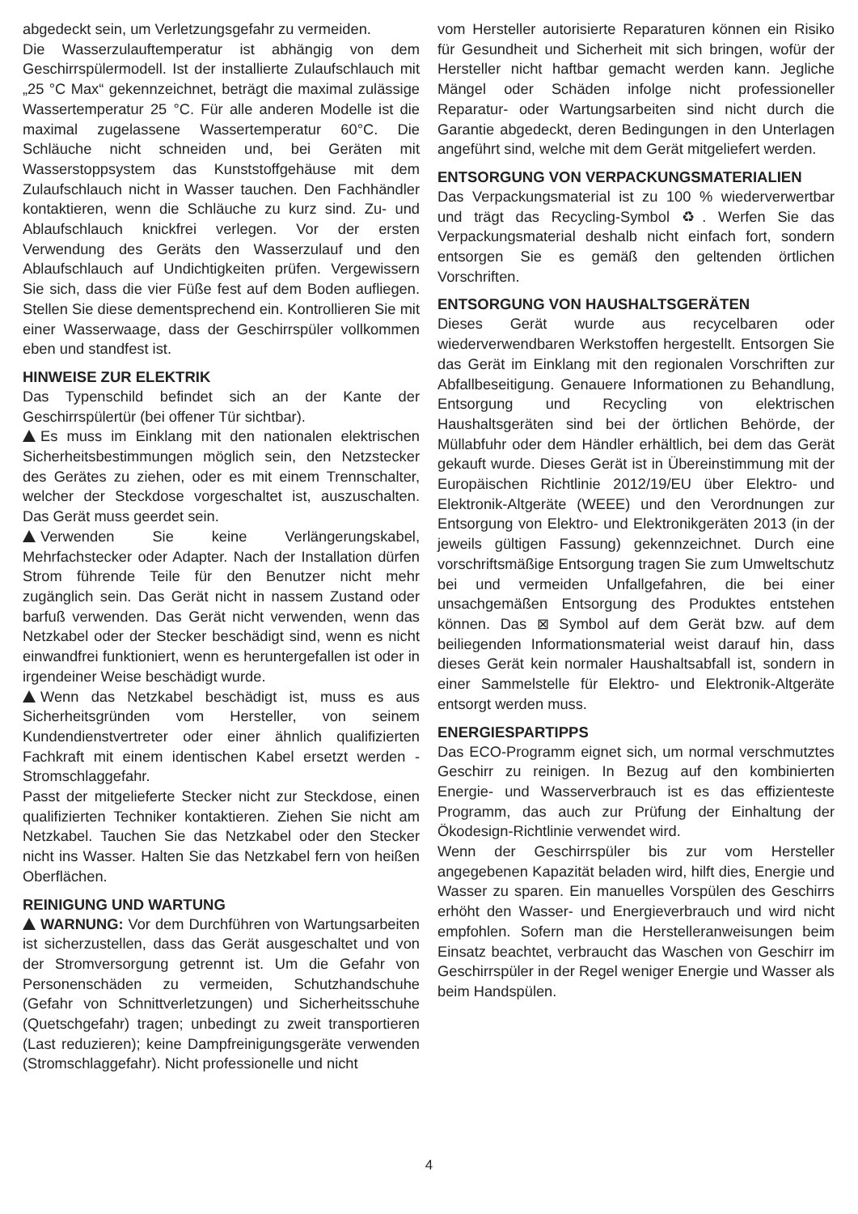abgedeckt sein, um Verletzungsgefahr zu vermeiden.
Die Wasserzulauftemperatur ist abhängig von dem Geschirrspülermodell. Ist der installierte Zulaufschlauch mit „25 °C Max“ gekennzeichnet, beträgt die maximal zulässige Wassertemperatur 25 °C. Für alle anderen Modelle ist die maximal zugelassene Wassertemperatur 60°C. Die Schläuche nicht schneiden und, bei Geräten mit Wasserstoppsystem das Kunststoffgehäuse mit dem Zulaufschlauch nicht in Wasser tauchen. Den Fachhändler kontaktieren, wenn die Schläuche zu kurz sind. Zu- und Ablaufschlauch knickfrei verlegen. Vor der ersten Verwendung des Geräts den Wasserzulauf und den Ablaufschlauch auf Undichtigkeiten prüfen. Vergewissern Sie sich, dass die vier Füße fest auf dem Boden aufliegen. Stellen Sie diese dementsprechend ein. Kontrollieren Sie mit einer Wasserwaage, dass der Geschirrspüler vollkommen eben und standfest ist.
HINWEISE ZUR ELEKTRIK
Das Typenschild befindet sich an der Kante der Geschirrspülertür (bei offener Tür sichtbar).
Es muss im Einklang mit den nationalen elektrischen Sicherheitsbestimmungen möglich sein, den Netzstecker des Gerätes zu ziehen, oder es mit einem Trennschalter, welcher der Steckdose vorgeschaltet ist, auszuschalten. Das Gerät muss geerdet sein.
Verwenden Sie keine Verlängerungskabel, Mehrfachstecker oder Adapter. Nach der Installation dürfen Strom führende Teile für den Benutzer nicht mehr zugänglich sein. Das Gerät nicht in nassem Zustand oder barfuß verwenden. Das Gerät nicht verwenden, wenn das Netzkabel oder der Stecker beschädigt sind, wenn es nicht einwandfrei funktioniert, wenn es heruntergefallen ist oder in irgendeiner Weise beschädigt wurde.
Wenn das Netzkabel beschädigt ist, muss es aus Sicherheitsgründen vom Hersteller, von seinem Kundendienstvertreter oder einer ähnlich qualifizierten Fachkraft mit einem identischen Kabel ersetzt werden - Stromschlaggefahr.
Passt der mitgelieferte Stecker nicht zur Steckdose, einen qualifizierten Techniker kontaktieren. Ziehen Sie nicht am Netzkabel. Tauchen Sie das Netzkabel oder den Stecker nicht ins Wasser. Halten Sie das Netzkabel fern von heißen Oberflächen.
REINIGUNG UND WARTUNG
WARNUNG: Vor dem Durchführen von Wartungsarbeiten ist sicherzustellen, dass das Gerät ausgeschaltet und von der Stromversorgung getrennt ist. Um die Gefahr von Personenschäden zu vermeiden, Schutzhandschuhe (Gefahr von Schnittverletzungen) und Sicherheitsschuhe (Quetschgefahr) tragen; unbedingt zu zweit transportieren (Last reduzieren); keine Dampfreinigungsgeräte verwenden (Stromschlaggefahr). Nicht professionelle und nicht
vom Hersteller autorisierte Reparaturen können ein Risiko für Gesundheit und Sicherheit mit sich bringen, wofür der Hersteller nicht haftbar gemacht werden kann. Jegliche Mängel oder Schäden infolge nicht professioneller Reparatur- oder Wartungsarbeiten sind nicht durch die Garantie abgedeckt, deren Bedingungen in den Unterlagen angeführt sind, welche mit dem Gerät mitgeliefert werden.
ENTSORGUNG VON VERPACKUNGSMATERIALIEN
Das Verpackungsmaterial ist zu 100 % wiederverwertbar und trägt das Recycling-Symbol ♻. Werfen Sie das Verpackungsmaterial deshalb nicht einfach fort, sondern entsorgen Sie es gemäß den geltenden örtlichen Vorschriften.
ENTSORGUNG VON HAUSHALTSGERÄTEN
Dieses Gerät wurde aus recycelbaren oder wiederverwendbaren Werkstoffen hergestellt. Entsorgen Sie das Gerät im Einklang mit den regionalen Vorschriften zur Abfallbeseitigung. Genauere Informationen zu Behandlung, Entsorgung und Recycling von elektrischen Haushaltsgeräten sind bei der örtlichen Behörde, der Müllabfuhr oder dem Händler erhältlich, bei dem das Gerät gekauft wurde. Dieses Gerät ist in Übereinstimmung mit der Europäischen Richtlinie 2012/19/EU über Elektro- und Elektronik-Altgeräte (WEEE) und den Verordnungen zur Entsorgung von Elektro- und Elektronikgeräten 2013 (in der jeweils gültigen Fassung) gekennzeichnet. Durch eine vorschriftsmäßige Entsorgung tragen Sie zum Umweltschutz bei und vermeiden Unfallgefahren, die bei einer unsachgemäßen Entsorgung des Produktes entstehen können. Das ⊠ Symbol auf dem Gerät bzw. auf dem beiliegenden Informationsmaterial weist darauf hin, dass dieses Gerät kein normaler Haushaltsabfall ist, sondern in einer Sammelstelle für Elektro- und Elektronik-Altgeräte entsorgt werden muss.
ENERGIESPARTIPPS
Das ECO-Programm eignet sich, um normal verschmutztes Geschirr zu reinigen. In Bezug auf den kombinierten Energie- und Wasserverbrauch ist es das effizienteste Programm, das auch zur Prüfung der Einhaltung der Ökodesign-Richtlinie verwendet wird.
Wenn der Geschirrspüler bis zur vom Hersteller angegebenen Kapazität beladen wird, hilft dies, Energie und Wasser zu sparen. Ein manuelles Vorspülen des Geschirrs erhöht den Wasser- und Energieverbrauch und wird nicht empfohlen. Sofern man die Herstelleranweisungen beim Einsatz beachtet, verbraucht das Waschen von Geschirr im Geschirrspüler in der Regel weniger Energie und Wasser als beim Handspülen.
4